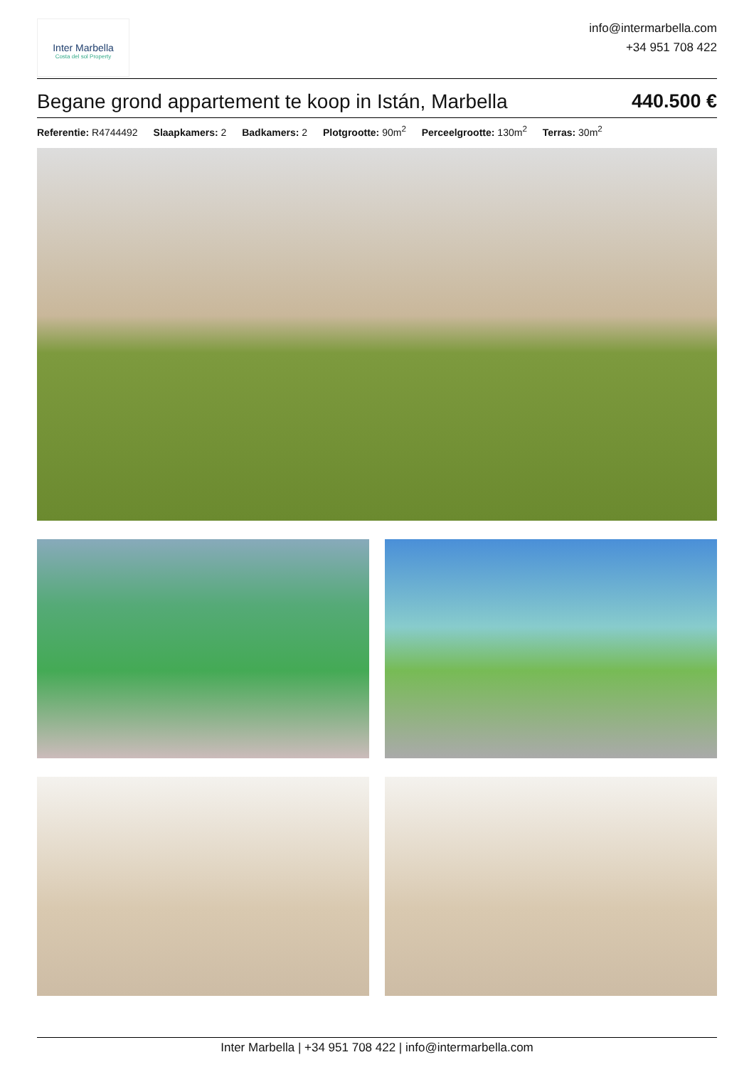Inter Marbella
Costa del sol Property
info@intermarbella.com
+34 951 708 422
Begane grond appartement te koop in Istán, Marbella 440.500 €
Referentie: R4744492 Slaapkamers: 2 Badkamers: 2 Plotgrootte: 90m<sup>2</sup> Perceelgrootte: 130m<sup>2</sup> Terras: 30m<sup>2</sup>
Inter Marbella | +34 951 708 422 | info@intermarbella.com